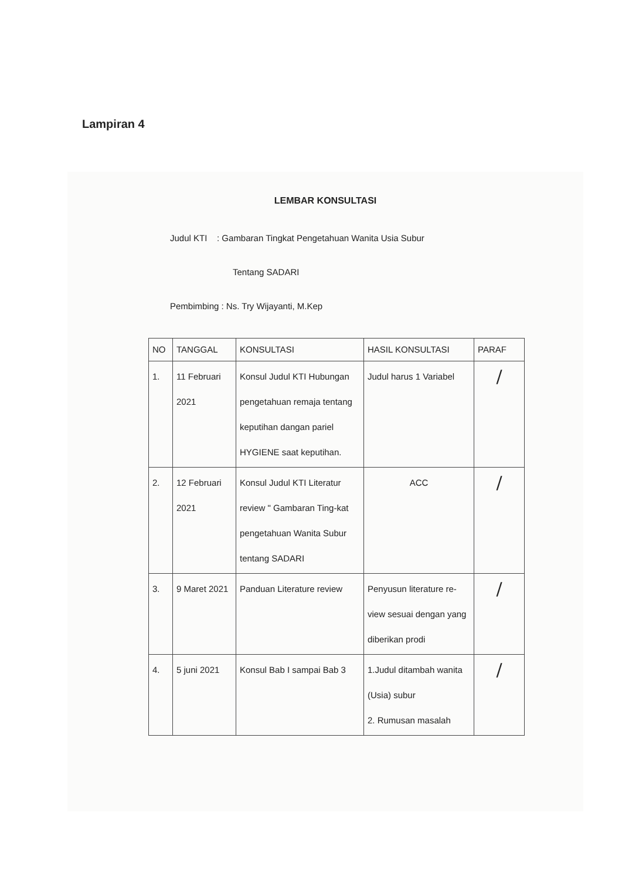Lampiran 4
LEMBAR KONSULTASI
Judul KTI : Gambaran Tingkat Pengetahuan Wanita Usia Subur
Tentang SADARI
Pembimbing : Ns. Try Wijayanti, M.Kep
| NO | TANGGAL | KONSULTASI | HASIL KONSULTASI | PARAF |
| --- | --- | --- | --- | --- |
| 1. | 11 Februari 2021 | Konsul Judul KTI Hubungan pengetahuan remaja tentang keputihan dangan pariel HYGIENE saat keputihan. | Judul harus 1 Variabel | / |
| 2. | 12 Februari 2021 | Konsul Judul KTI Literatur review " Gambaran Ting-kat pengetahuan Wanita Subur tentang SADARI | ACC | / |
| 3. | 9 Maret 2021 | Panduan Literature review | Penyusun literature re-view sesuai dengan yang diberikan prodi | / |
| 4. | 5 juni 2021 | Konsul Bab I sampai Bab 3 | 1.Judul ditambah wanita (Usia) subur 2. Rumusan masalah | / |